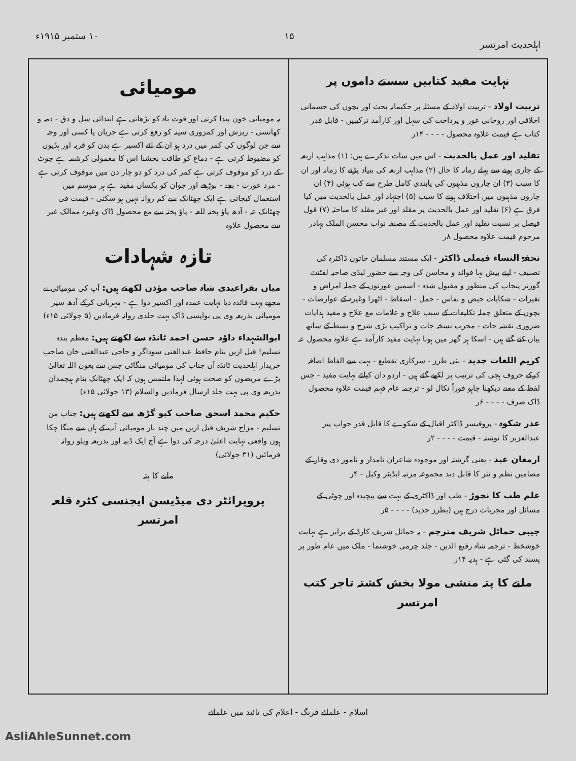اہلحدیث امرتسر ۱۵ ۱۰ ستمبر ۱۹۱۵ء
نہایت مفید کتابیں سستے داموں پر
تربیت اولاد - تربیت اولاد کے مسئلہ پر حکیمانہ بحث اور بچوں کی جسمانی اخلاقی اور روحانی غور و پرداخت کی سہل اور کارآمد ترکیبیں - قابل قدر کتاب ہے قیمت علاوہ محصول - - - - ۱۴ر
تقلید اور عمل بالحدیث - اس میں سات تذکرے ہیں: (۱) مذاہب اربعہ کے جاری ہونے سے پہلے زمانہ کا حال (۲) مذاہب اربعہ کی بنیاد پڑنے کا زمانہ اور ان کا سبب (۳) ان چاروں مذہبوں کی پابندی کامل طرح سے کب ہوئی (۴) ان چاروں مذہبوں میں اختلاف ہونے کا سبب (۵) اجتہاد اور عمل بالحدیث میں کیا فرق ہے (۶) تقلید اور عمل بالحدیث پر مقلد اور غیر مقلد کا مباحثہ (۷) قول فیصل بر نسبت تقلید اور عمل بالحدیث کے مصنفہ نواب محسن الملک بہادر مرحوم قیمت علاوہ محصول ۸ر
تحفۃ النساء فیملی ڈاکٹر - ایک مستند مسلمان خاتون ڈاکٹرہ کی تصنیف - اپنے بیش بہا فوائد و محاسن کی وجہ سے حضور لیڈی صاحبہ لفٹنٹ گورنر پنجاب کی منظور و مقبول شدہ - اسمیں عورتوں کے جملہ امراض و تغیرات - شکایات حیض و نفاس - حمل - اسقاط - اٹھرا وغیرہ کے عوارضات - بچوں کے متعلق جملہ تکلیفات کے سبب علاج و علامات مع علاج و مفید ہدایات ضروری نقشہ جات - مجرب نسخہ جات و تراکیب بڑی شرح و بسط کے ساتھ بیان کئے گئے ہیں - اسکا ہر گھر میں ہونا نہایت مفید کارآمد ہے علاوہ محصول عہ
کریم اللغات جدید - نئی طرز - سرکاری تقطیع - بہت سے الفاظ اضافہ کرکے حروف ہجی کی ترتیب پر لکھے گئے ہیں - اردو دان کیلئے نہایت مفید - جس لفظ کے معنے دیکھنا چاہو فوراً نکال لو - ترجمہ عام فہم قیمت علاوہ محصول ڈاک صرف - - - - ۶ر
عذر شکوہ - پروفیسر ڈاکٹر اقبال کے شکوے کا قابل قدر جواب پیر عبدالعزیز کا نوشتہ - قیمت - - - - ۲ر
ارمغان عید - یعنی گزشتہ اور موجودہ شاعران نامدار و نامور ذی وقار کے مضامین نظم و نثر کا قابل دید مجموعہ مرتبہ ایڈیٹر وکیل - ۴ر
علم طب کا نچوڑ - طب اور ڈاکٹری کے بہت سے پیچیدہ اور چوٹی کے مسائل اور مجربات درج ہیں (بطرز جدید) - - - - ۵ر
جیبی حمائل شریف مترجم - یہ حمائل شریف کارڈ کے برابر ہے نہایت خوشخط - ترجمہ شاہ رفیع الدین - جلد چرمی خوشنما - ملک میں عام طور پر پسند کی گئی ہے - ہدیہ ۱۴ر
ملنے کا پتہ منشی مولا بخش کشتہ تاجر کتب امرتسر
مومیائی
یہ مومیائی خون پیدا کرتی اور قوت باہ کو بڑھاتی ہے ابتدائی سل و دق - دمہ و کھانسی - ریزش اور کمزوری سینہ کو رفع کرتی ہے جریان یا کسی اور وجہ سے جن لوگوں کی کمر میں درد ہو ان کے لئے اکسیر ہے بدن کو فربہ اور ہڈیوں کو مضبوط کرتی ہے - دماغ کو طاقت بخشنا اس کا معمولی کرشمہ ہے چوٹ کے درد کو موقوف کرتی ہے کمر کی درد کو دو چار دن میں موقوف کرتی ہے - مرد عورت - بچے - بوڑھے اور جوان کو یکساں مفید ہے ہر موسم میں استعمال کیجاتی ہے ایک چھٹانک سے کم روانہ نہیں ہو سکتی - قیمت فی چھٹانک عہ - آدھ پاؤ پختہ للعہ - پاؤ پختہ سے مع محصول ڈاک وغیرہ ممالک غیر سے محصول علاوہ
تازہ شہادات
میاں بقراعیدی شاہ صاحب مؤذن لکھتے ہیں: آپ کی مومیائی نے مجھے بہت فائدہ دیا نہایت عمدہ اور اکسیر دوا ہے - مہربانی کرکے آدھ سیر مومیائی بذریعہ وی پی بواپسی ڈاک بہت جلدی روانہ فرمادیں (۵ جولائی ۱۵ء)
ابوالشہداء داؤد حسن احمد ٹانڈہ سے لکھتے ہیں: معظم بندہ تسلیم! قبل ازیں بنام حافظ عبدالغنی سوداگر و حاجی عبدالغنی خان صاحب خریدار اہلحدیث ٹانڈہ آں جناب کی مومیائی منگائی جس سے بعون اللہ تعالیٰ بڑے مریضوں کو صحت ہوئی لہذا ملتمس ہوں کہ ایک چھٹانک بنام ہیچمدان بذریعہ وی پی بہت جلد ارسال فرمادیں والسلام (۱۳ جولائی ۱۵ء)
حکیم محمد اسحق صاحب کیو گڑھ سے لکھتے ہیں: جناب من تسلیم - مزاج شریف قبل ازیں میں چند بار مومیائی آپ کے ہاں سے منگا چکا ہوں واقعی نہایت اعلیٰ درجہ کی دوا ہے آج ایک ڈبیہ اور بذریعہ ویلو روانہ فرمائیں (۳۱ جولائی)
ملنے کا پتہ
پروپرائٹر دی میڈیسن ایجنسی کٹرہ قلعہ امرتسر
اسلام - علمائے فرنگ - اعلام کی تائید میں علمائے
AsliAhleSunnet.com